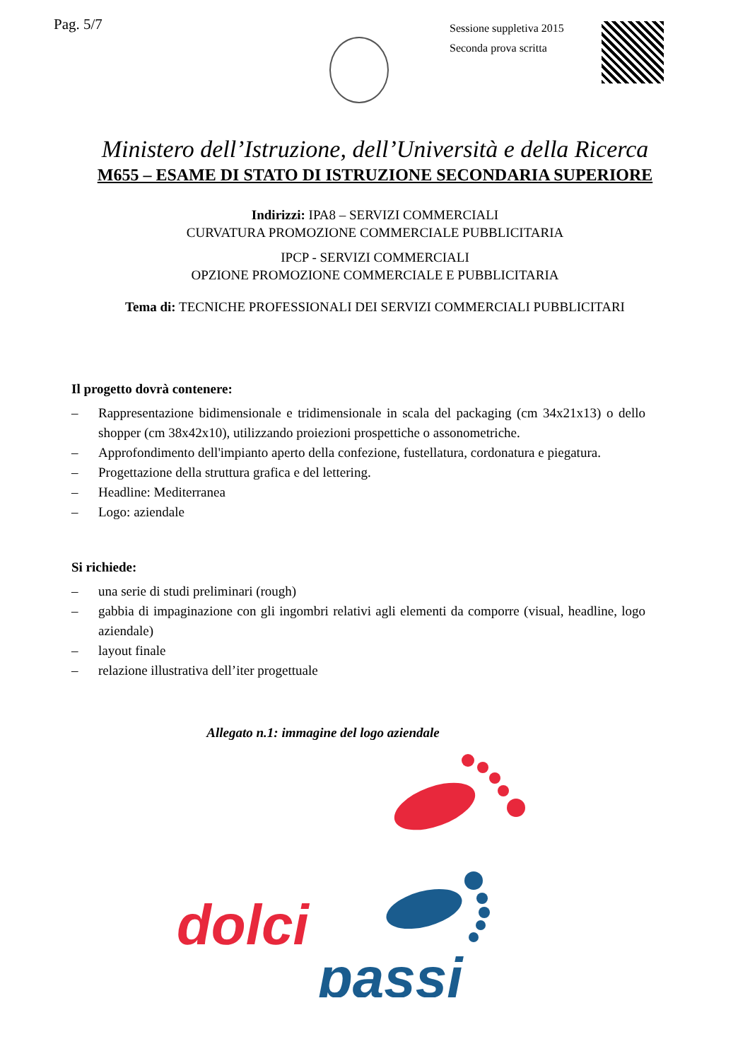Pag. 5/7
Sessione suppletiva 2015
Seconda prova scritta
Ministero dell’Istruzione, dell’Università e della Ricerca
M655 – ESAME DI STATO DI ISTRUZIONE SECONDARIA SUPERIORE
Indirizzi: IPA8 – SERVIZI COMMERCIALI
CURVATURA PROMOZIONE COMMERCIALE PUBBLICITARIA
IPCP - SERVIZI COMMERCIALI
OPZIONE PROMOZIONE COMMERCIALE E PUBBLICITARIA
Tema di: TECNICHE PROFESSIONALI DEI SERVIZI COMMERCIALI PUBBLICITARI
Il progetto dovrà contenere:
– Rappresentazione bidimensionale e tridimensionale in scala del packaging (cm 34x21x13) o dello shopper (cm 38x42x10), utilizzando proiezioni prospettiche o assonometriche.
– Approfondimento dell'impianto aperto della confezione, fustellatura, cordonatura e piegatura.
– Progettazione della struttura grafica e del lettering.
– Headline: Mediterranea
– Logo: aziendale
Si richiede:
– una serie di studi preliminari (rough)
– gabbia di impaginazione con gli ingombri relativi agli elementi da comporre (visual, headline, logo aziendale)
– layout finale
– relazione illustrativa dell’iter progettuale
Allegato n.1: immagine del logo aziendale
dolci
passi